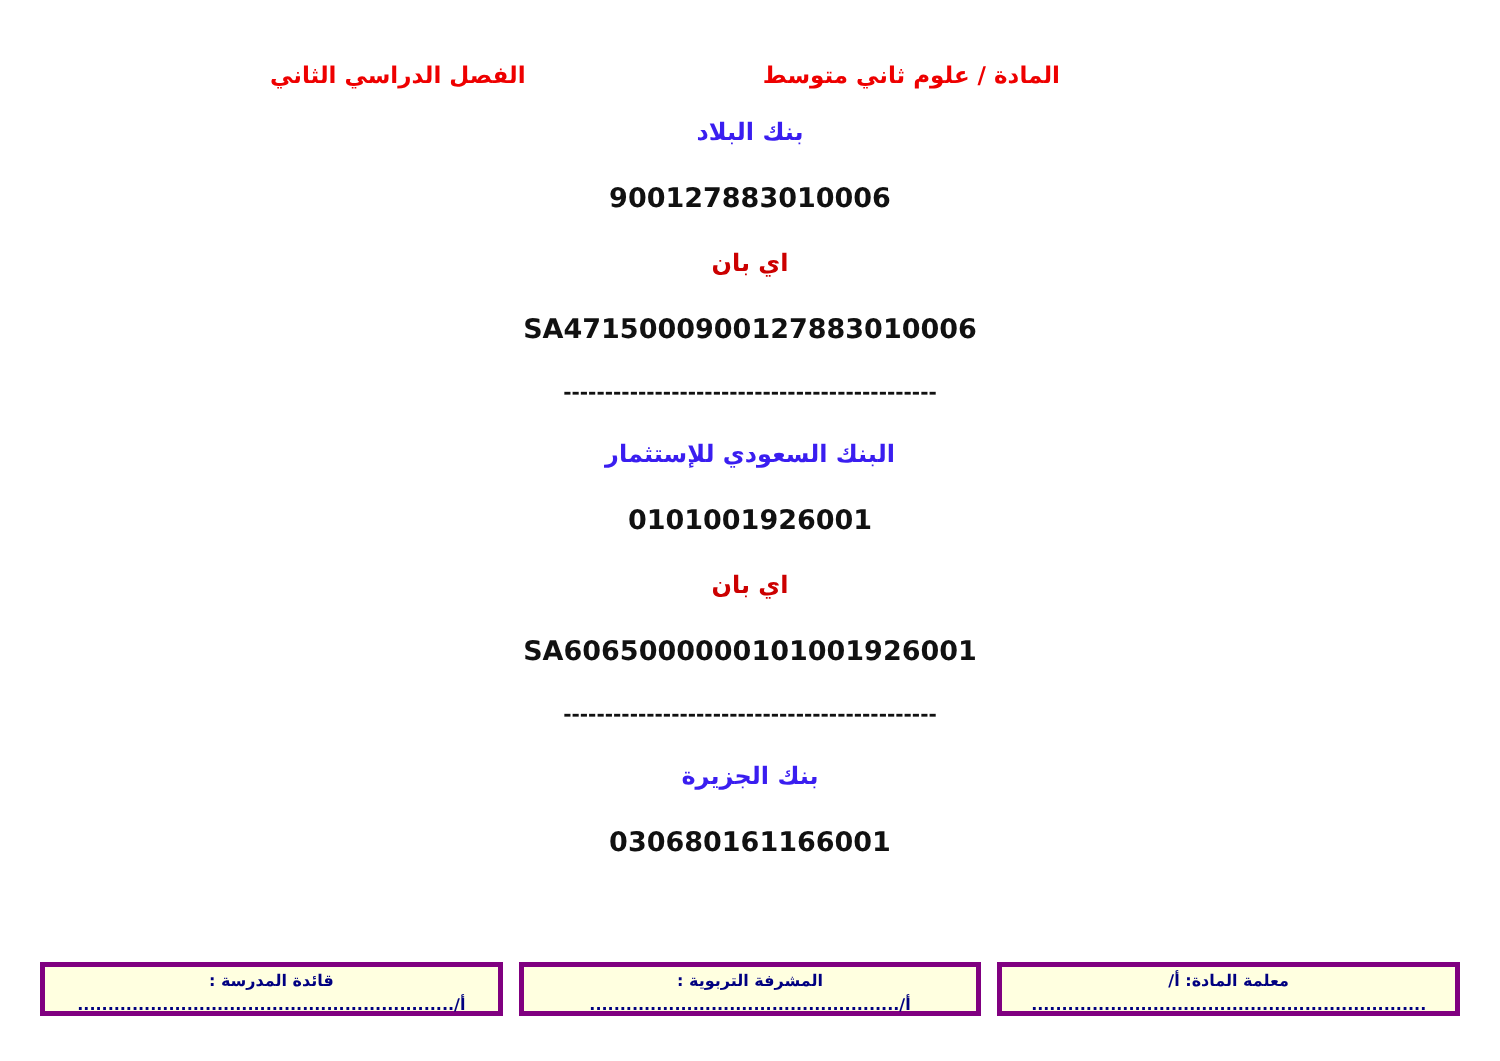المادة / علوم ثاني متوسط الفصل الدراسي الثاني
بنك البلاد
900127883010006
اي بان
SA4715000900127883010006
---------------------------------------------
البنك السعودي للإستثمار
0101001926001
اي بان
SA6065000000101001926001
---------------------------------------------
بنك الجزيرة
030680161166001
معلمة المادة: أ/
.................................................................
المشرفة التربوية :
أ/...................................................
قائدة المدرسة :
أ/..............................................................